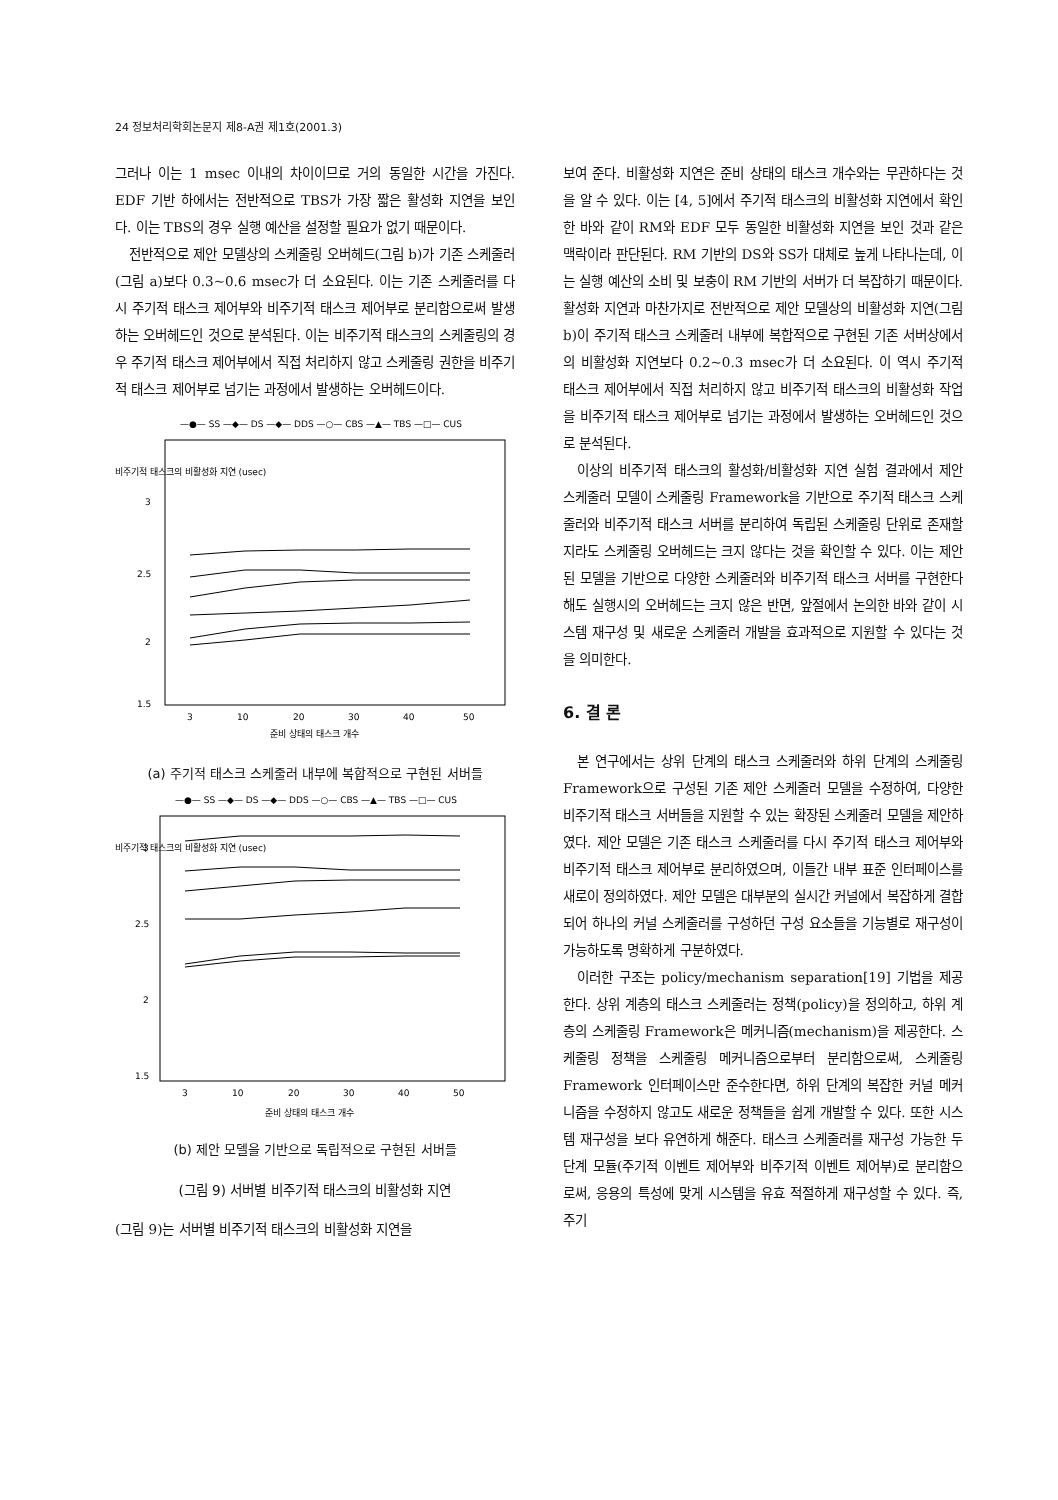24 정보처리학회논문지 제8-A권 제1호(2001.3)
그러나 이는 1 msec 이내의 차이이므로 거의 동일한 시간을 가진다. EDF 기반 하에서는 전반적으로 TBS가 가장 짧은 활성화 지연을 보인다. 이는 TBS의 경우 실행 예산을 설정할 필요가 없기 때문이다.
전반적으로 제안 모델상의 스케줄링 오버헤드(그림 b)가 기존 스케줄러(그림 a)보다 0.3~0.6 msec가 더 소요된다. 이는 기존 스케줄러를 다시 주기적 태스크 제어부와 비주기적 태스크 제어부로 분리함으로써 발생하는 오버헤드인 것으로 분석된다. 이는 비주기적 태스크의 스케줄링의 경우 주기적 태스크 제어부에서 직접 처리하지 않고 스케줄링 권한을 비주기적 태스크 제어부로 넘기는 과정에서 발생하는 오버헤드이다.
—●— SS —◆— DS —◆— DDS —○— CBS —▲— TBS —□— CUS
비주기적 태스크의 비활성화 지연 (usec)
3
2.5
2
1.5
3
10
20
30
40
50
준비 상태의 태스크 개수
(a) 주기적 태스크 스케줄러 내부에 복합적으로 구현된 서버들
—●— SS —◆— DS —◆— DDS —○— CBS —▲— TBS —□— CUS
비주기적 태스크의 비활성화 지연 (usec)
3
2.5
2
1.5
3
10
20
30
40
50
준비 상태의 태스크 개수
(b) 제안 모델을 기반으로 독립적으로 구현된 서버들
(그림 9) 서버별 비주기적 태스크의 비활성화 지연
(그림 9)는 서버별 비주기적 태스크의 비활성화 지연을
보여 준다. 비활성화 지연은 준비 상태의 태스크 개수와는 무관하다는 것을 알 수 있다. 이는 [4, 5]에서 주기적 태스크의 비활성화 지연에서 확인한 바와 같이 RM와 EDF 모두 동일한 비활성화 지연을 보인 것과 같은 맥락이라 판단된다. RM 기반의 DS와 SS가 대체로 높게 나타나는데, 이는 실행 예산의 소비 및 보충이 RM 기반의 서버가 더 복잡하기 때문이다. 활성화 지연과 마찬가지로 전반적으로 제안 모델상의 비활성화 지연(그림 b)이 주기적 태스크 스케줄러 내부에 복합적으로 구현된 기존 서버상에서의 비활성화 지연보다 0.2~0.3 msec가 더 소요된다. 이 역시 주기적 태스크 제어부에서 직접 처리하지 않고 비주기적 태스크의 비활성화 작업을 비주기적 태스크 제어부로 넘기는 과정에서 발생하는 오버헤드인 것으로 분석된다.
이상의 비주기적 태스크의 활성화/비활성화 지연 실험 결과에서 제안 스케줄러 모델이 스케줄링 Framework을 기반으로 주기적 태스크 스케줄러와 비주기적 태스크 서버를 분리하여 독립된 스케줄링 단위로 존재할지라도 스케줄링 오버헤드는 크지 않다는 것을 확인할 수 있다. 이는 제안된 모델을 기반으로 다양한 스케줄러와 비주기적 태스크 서버를 구현한다 해도 실행시의 오버헤드는 크지 않은 반면, 앞절에서 논의한 바와 같이 시스템 재구성 및 새로운 스케줄러 개발을 효과적으로 지원할 수 있다는 것을 의미한다.
6. 결 론
본 연구에서는 상위 단계의 태스크 스케줄러와 하위 단계의 스케줄링 Framework으로 구성된 기존 제안 스케줄러 모델을 수정하여, 다양한 비주기적 태스크 서버들을 지원할 수 있는 확장된 스케줄러 모델을 제안하였다. 제안 모델은 기존 태스크 스케줄러를 다시 주기적 태스크 제어부와 비주기적 태스크 제어부로 분리하였으며, 이들간 내부 표준 인터페이스를 새로이 정의하였다. 제안 모델은 대부분의 실시간 커널에서 복잡하게 결합되어 하나의 커널 스케줄러를 구성하던 구성 요소들을 기능별로 재구성이 가능하도록 명확하게 구분하였다.
이러한 구조는 policy/mechanism separation[19] 기법을 제공한다. 상위 계층의 태스크 스케줄러는 정책(policy)을 정의하고, 하위 계층의 스케줄링 Framework은 메커니즘(mechanism)을 제공한다. 스케줄링 정책을 스케줄링 메커니즘으로부터 분리함으로써, 스케줄링 Framework 인터페이스만 준수한다면, 하위 단계의 복잡한 커널 메커니즘을 수정하지 않고도 새로운 정책들을 쉽게 개발할 수 있다. 또한 시스템 재구성을 보다 유연하게 해준다. 태스크 스케줄러를 재구성 가능한 두 단계 모듈(주기적 이벤트 제어부와 비주기적 이벤트 제어부)로 분리함으로써, 응용의 특성에 맞게 시스템을 유효 적절하게 재구성할 수 있다. 즉, 주기